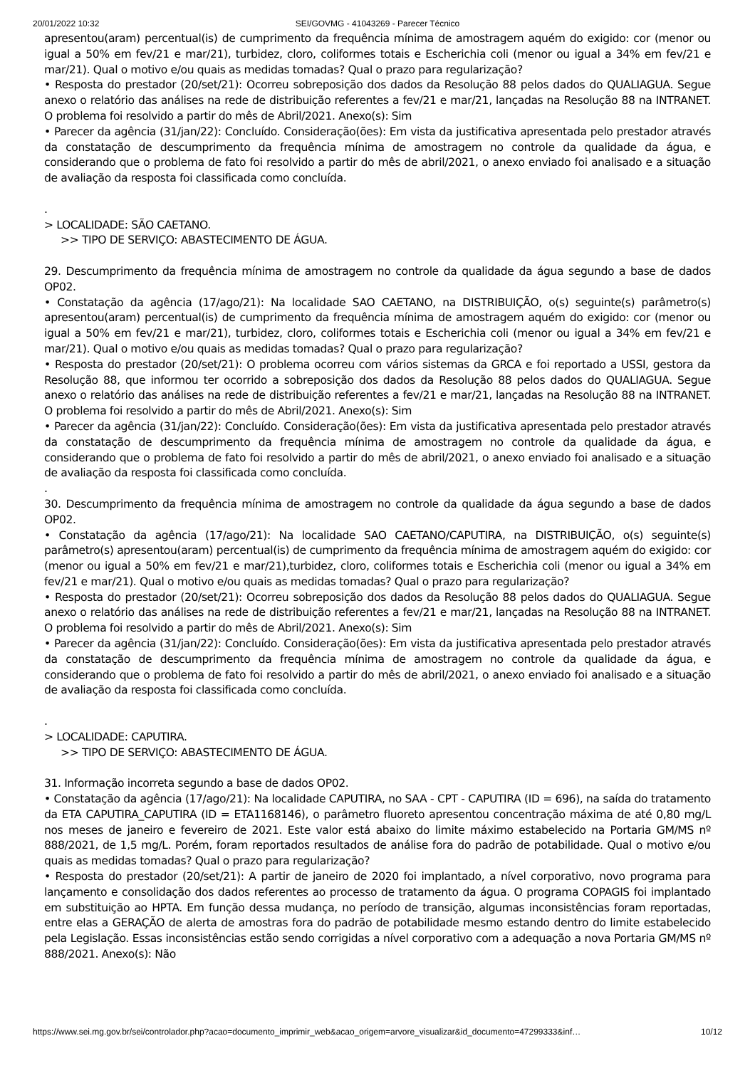20/01/2022 10:32 SEI/GOVMG - 41043269 - Parecer Técnico
apresentou(aram) percentual(is) de cumprimento da frequência mínima de amostragem aquém do exigido: cor (menor ou igual a 50% em fev/21 e mar/21), turbidez, cloro, coliformes totais e Escherichia coli (menor ou igual a 34% em fev/21 e mar/21). Qual o motivo e/ou quais as medidas tomadas? Qual o prazo para regularização?
• Resposta do prestador (20/set/21): Ocorreu sobreposição dos dados da Resolução 88 pelos dados do QUALIAGUA. Segue anexo o relatório das análises na rede de distribuição referentes a fev/21 e mar/21, lançadas na Resolução 88 na INTRANET. O problema foi resolvido a partir do mês de Abril/2021. Anexo(s): Sim
• Parecer da agência (31/jan/22): Concluído. Consideração(ões): Em vista da justificativa apresentada pelo prestador através da constatação de descumprimento da frequência mínima de amostragem no controle da qualidade da água, e considerando que o problema de fato foi resolvido a partir do mês de abril/2021, o anexo enviado foi analisado e a situação de avaliação da resposta foi classificada como concluída.
.
> LOCALIDADE: SÃO CAETANO.
>> TIPO DE SERVIÇO: ABASTECIMENTO DE ÁGUA.
29. Descumprimento da frequência mínima de amostragem no controle da qualidade da água segundo a base de dados OP02.
• Constatação da agência (17/ago/21): Na localidade SAO CAETANO, na DISTRIBUIÇÃO, o(s) seguinte(s) parâmetro(s) apresentou(aram) percentual(is) de cumprimento da frequência mínima de amostragem aquém do exigido: cor (menor ou igual a 50% em fev/21 e mar/21), turbidez, cloro, coliformes totais e Escherichia coli (menor ou igual a 34% em fev/21 e mar/21). Qual o motivo e/ou quais as medidas tomadas? Qual o prazo para regularização?
• Resposta do prestador (20/set/21): O problema ocorreu com vários sistemas da GRCA e foi reportado a USSI, gestora da Resolução 88, que informou ter ocorrido a sobreposição dos dados da Resolução 88 pelos dados do QUALIAGUA. Segue anexo o relatório das análises na rede de distribuição referentes a fev/21 e mar/21, lançadas na Resolução 88 na INTRANET. O problema foi resolvido a partir do mês de Abril/2021. Anexo(s): Sim
• Parecer da agência (31/jan/22): Concluído. Consideração(ões): Em vista da justificativa apresentada pelo prestador através da constatação de descumprimento da frequência mínima de amostragem no controle da qualidade da água, e considerando que o problema de fato foi resolvido a partir do mês de abril/2021, o anexo enviado foi analisado e a situação de avaliação da resposta foi classificada como concluída.
.
30. Descumprimento da frequência mínima de amostragem no controle da qualidade da água segundo a base de dados OP02.
• Constatação da agência (17/ago/21): Na localidade SAO CAETANO/CAPUTIRA, na DISTRIBUIÇÃO, o(s) seguinte(s) parâmetro(s) apresentou(aram) percentual(is) de cumprimento da frequência mínima de amostragem aquém do exigido: cor (menor ou igual a 50% em fev/21 e mar/21),turbidez, cloro, coliformes totais e Escherichia coli (menor ou igual a 34% em fev/21 e mar/21). Qual o motivo e/ou quais as medidas tomadas? Qual o prazo para regularização?
• Resposta do prestador (20/set/21): Ocorreu sobreposição dos dados da Resolução 88 pelos dados do QUALIAGUA. Segue anexo o relatório das análises na rede de distribuição referentes a fev/21 e mar/21, lançadas na Resolução 88 na INTRANET. O problema foi resolvido a partir do mês de Abril/2021. Anexo(s): Sim
• Parecer da agência (31/jan/22): Concluído. Consideração(ões): Em vista da justificativa apresentada pelo prestador através da constatação de descumprimento da frequência mínima de amostragem no controle da qualidade da água, e considerando que o problema de fato foi resolvido a partir do mês de abril/2021, o anexo enviado foi analisado e a situação de avaliação da resposta foi classificada como concluída.
.
> LOCALIDADE: CAPUTIRA.
>> TIPO DE SERVIÇO: ABASTECIMENTO DE ÁGUA.
31. Informação incorreta segundo a base de dados OP02.
• Constatação da agência (17/ago/21): Na localidade CAPUTIRA, no SAA - CPT - CAPUTIRA (ID = 696), na saída do tratamento da ETA CAPUTIRA_CAPUTIRA (ID = ETA1168146), o parâmetro fluoreto apresentou concentração máxima de até 0,80 mg/L nos meses de janeiro e fevereiro de 2021. Este valor está abaixo do limite máximo estabelecido na Portaria GM/MS nº 888/2021, de 1,5 mg/L. Porém, foram reportados resultados de análise fora do padrão de potabilidade. Qual o motivo e/ou quais as medidas tomadas? Qual o prazo para regularização?
• Resposta do prestador (20/set/21): A partir de janeiro de 2020 foi implantado, a nível corporativo, novo programa para lançamento e consolidação dos dados referentes ao processo de tratamento da água. O programa COPAGIS foi implantado em substituição ao HPTA. Em função dessa mudança, no período de transição, algumas inconsistências foram reportadas, entre elas a GERAÇÃO de alerta de amostras fora do padrão de potabilidade mesmo estando dentro do limite estabelecido pela Legislação. Essas inconsistências estão sendo corrigidas a nível corporativo com a adequação a nova Portaria GM/MS nº 888/2021. Anexo(s): Não
https://www.sei.mg.gov.br/sei/controlador.php?acao=documento_imprimir_web&acao_origem=arvore_visualizar&id_documento=47299333&inf… 10/12